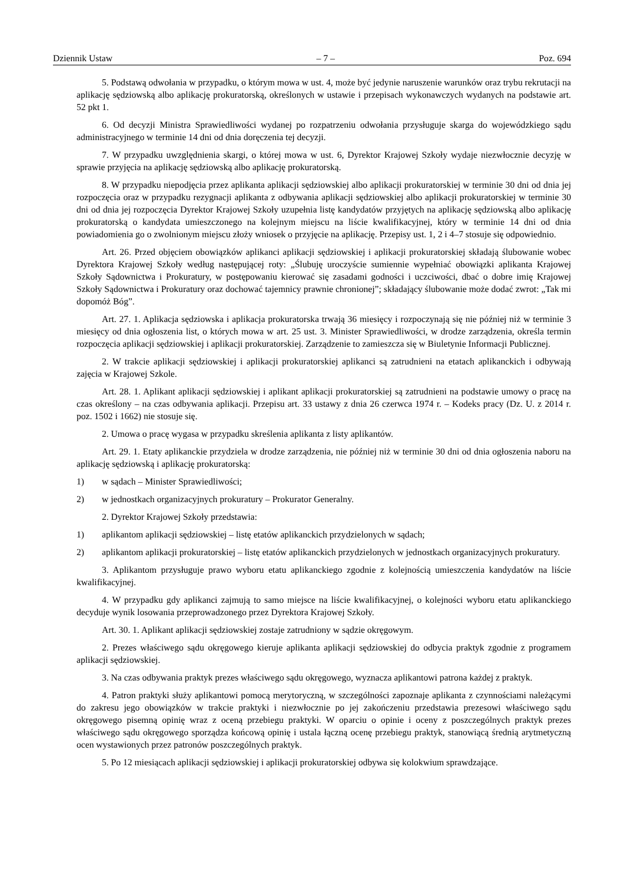Dziennik Ustaw – 7 – Poz. 694
5. Podstawą odwołania w przypadku, o którym mowa w ust. 4, może być jedynie naruszenie warunków oraz trybu rekrutacji na aplikację sędziowską albo aplikację prokuratorską, określonych w ustawie i przepisach wykonawczych wydanych na podstawie art. 52 pkt 1.
6. Od decyzji Ministra Sprawiedliwości wydanej po rozpatrzeniu odwołania przysługuje skarga do wojewódzkiego sądu administracyjnego w terminie 14 dni od dnia doręczenia tej decyzji.
7. W przypadku uwzględnienia skargi, o której mowa w ust. 6, Dyrektor Krajowej Szkoły wydaje niezwłocznie decyzję w sprawie przyjęcia na aplikację sędziowską albo aplikację prokuratorską.
8. W przypadku niepodjęcia przez aplikanta aplikacji sędziowskiej albo aplikacji prokuratorskiej w terminie 30 dni od dnia jej rozpoczęcia oraz w przypadku rezygnacji aplikanta z odbywania aplikacji sędziowskiej albo aplikacji prokuratorskiej w terminie 30 dni od dnia jej rozpoczęcia Dyrektor Krajowej Szkoły uzupełnia listę kandydatów przyjętych na aplikację sędziowską albo aplikację prokuratorską o kandydata umieszczonego na kolejnym miejscu na liście kwalifikacyjnej, który w terminie 14 dni od dnia powiadomienia go o zwolnionym miejscu złoży wniosek o przyjęcie na aplikację. Przepisy ust. 1, 2 i 4–7 stosuje się odpowiednio.
Art. 26. Przed objęciem obowiązków aplikanci aplikacji sędziowskiej i aplikacji prokuratorskiej składają ślubowanie wobec Dyrektora Krajowej Szkoły według następującej roty: „Ślubuję uroczyście sumiennie wypełniać obowiązki aplikanta Krajowej Szkoły Sądownictwa i Prokuratury, w postępowaniu kierować się zasadami godności i uczciwości, dbać o dobre imię Krajowej Szkoły Sądownictwa i Prokuratury oraz dochować tajemnicy prawnie chronionej”; składający ślubowanie może dodać zwrot: „Tak mi dopomóż Bóg”.
Art. 27. 1. Aplikacja sędziowska i aplikacja prokuratorska trwają 36 miesięcy i rozpoczynają się nie później niż w terminie 3 miesięcy od dnia ogłoszenia list, o których mowa w art. 25 ust. 3. Minister Sprawiedliwości, w drodze zarządzenia, określa termin rozpoczęcia aplikacji sędziowskiej i aplikacji prokuratorskiej. Zarządzenie to zamieszcza się w Biuletynie Informacji Publicznej.
2. W trakcie aplikacji sędziowskiej i aplikacji prokuratorskiej aplikanci są zatrudnieni na etatach aplikanckich i odbywają zajęcia w Krajowej Szkole.
Art. 28. 1. Aplikant aplikacji sędziowskiej i aplikant aplikacji prokuratorskiej są zatrudnieni na podstawie umowy o pracę na czas określony – na czas odbywania aplikacji. Przepisu art. 33 ustawy z dnia 26 czerwca 1974 r. – Kodeks pracy (Dz. U. z 2014 r. poz. 1502 i 1662) nie stosuje się.
2. Umowa o pracę wygasa w przypadku skreślenia aplikanta z listy aplikantów.
Art. 29. 1. Etaty aplikanckie przydziela w drodze zarządzenia, nie później niż w terminie 30 dni od dnia ogłoszenia naboru na aplikację sędziowską i aplikację prokuratorską:
1) w sądach – Minister Sprawiedliwości;
2) w jednostkach organizacyjnych prokuratury – Prokurator Generalny.
2. Dyrektor Krajowej Szkoły przedstawia:
1) aplikantom aplikacji sędziowskiej – listę etatów aplikanckich przydzielonych w sądach;
2) aplikantom aplikacji prokuratorskiej – listę etatów aplikanckich przydzielonych w jednostkach organizacyjnych prokuratury.
3. Aplikantom przysługuje prawo wyboru etatu aplikanckiego zgodnie z kolejnością umieszczenia kandydatów na liście kwalifikacyjnej.
4. W przypadku gdy aplikanci zajmują to samo miejsce na liście kwalifikacyjnej, o kolejności wyboru etatu aplikanckiego decyduje wynik losowania przeprowadzonego przez Dyrektora Krajowej Szkoły.
Art. 30. 1. Aplikant aplikacji sędziowskiej zostaje zatrudniony w sądzie okręgowym.
2. Prezes właściwego sądu okręgowego kieruje aplikanta aplikacji sędziowskiej do odbycia praktyk zgodnie z programem aplikacji sędziowskiej.
3. Na czas odbywania praktyk prezes właściwego sądu okręgowego, wyznacza aplikantowi patrona każdej z praktyk.
4. Patron praktyki służy aplikantowi pomocą merytoryczną, w szczególności zapoznaje aplikanta z czynnościami należącymi do zakresu jego obowiązków w trakcie praktyki i niezwłocznie po jej zakończeniu przedstawia prezesowi właściwego sądu okręgowego pisemną opinię wraz z oceną przebiegu praktyki. W oparciu o opinie i oceny z poszczególnych praktyk prezes właściwego sądu okręgowego sporządza końcową opinię i ustala łączną ocenę przebiegu praktyk, stanowiącą średnią arytmetyczną ocen wystawionych przez patronów poszczególnych praktyk.
5. Po 12 miesiącach aplikacji sędziowskiej i aplikacji prokuratorskiej odbywa się kolokwium sprawdzające.